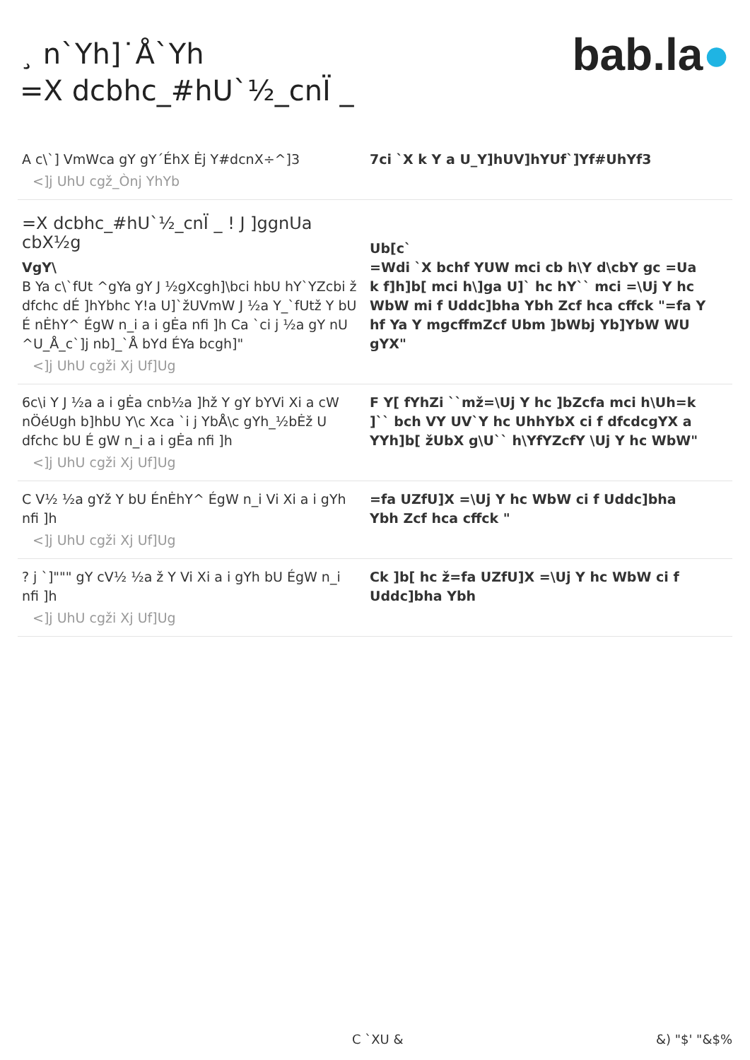¸ n`Yh]˙Å`Yh
=X dcbhc_#hU`½_cnÏ _
bab.la●
A c\`] VmWca gY gY´ÉhX Ėj Y#dcnX÷^]3
<]j UhU cgž_Ònj YhYb
7ci `X k Y a U_Y]hUV]hYUf`]Yf#UhYf3
=X dcbhc_#hU`½_cnÏ _ ! J ]ggnUa cbX½g
VgY\
B Ya c\`fUt ^gYa gY J ½gXcgh]\bci hbU hY`YZcbi ž dfchc dÉ ]hYbhc Y!a U]`žUVmW J ½a Y_`fUtž Y bU É nĖhY^ ÉgW n_i a i gĖa nfi ]h Ca `ci j ½a gY nU ^U_Å_c`]j nb]_`Å bYd ÉYa bcgh]"
<]j UhU cgži Xj Uf]Ug
Ub[c`
=Wdi `X bchf YUW mci cb h\Y d\cbY gc =Ua k f]h]b[ mci h\]ga U]` hc hY`` mci =\Uj Y hc WbW mi f Uddc]bha Ybh Zcf hca cffck "=fa Y hf Ya Y mgcffmZcf Ubm ]bWbj Yb]YbW WU gYX"
6c\i Y J ½a a i gĖa cnb½a ]hž Y gY bYVi Xi a cW nÖéUgh b]hbU Y\c Xca `i j YbÅ\c gYh_½bĖž U dfchc bU É gW n_i a i gĖa nfi ]h
<]j UhU cgži Xj Uf]Ug
F Y[ fYhZi ``mž=\Uj Y hc ]bZcfa mci h\Uh=k ]`` bch VY UV`Y hc UhhYbX ci f dfcdcgYX a YYh]b[ žUbX g\U`` h\YfYZcfY \Uj Y hc WbW"
C V½ ½a gYž Y bU ÉnĖhY^ ÉgW n_i Vi Xi a i gYh nfi ]h
<]j UhU cgži Xj Uf]Ug
=fa UZfU]X =\Uj Y hc WbW ci f Uddc]bha Ybh Zcf hca cffck "
? j `]""" gY cV½ ½a ž Y Vi Xi a i gYh bU ÉgW n_i nfi ]h
<]j UhU cgži Xj Uf]Ug
Ck ]b[ hc ž=fa UZfU]X =\Uj Y hc WbW ci f Uddc]bha Ybh
C `XU & &) "$' "&$%